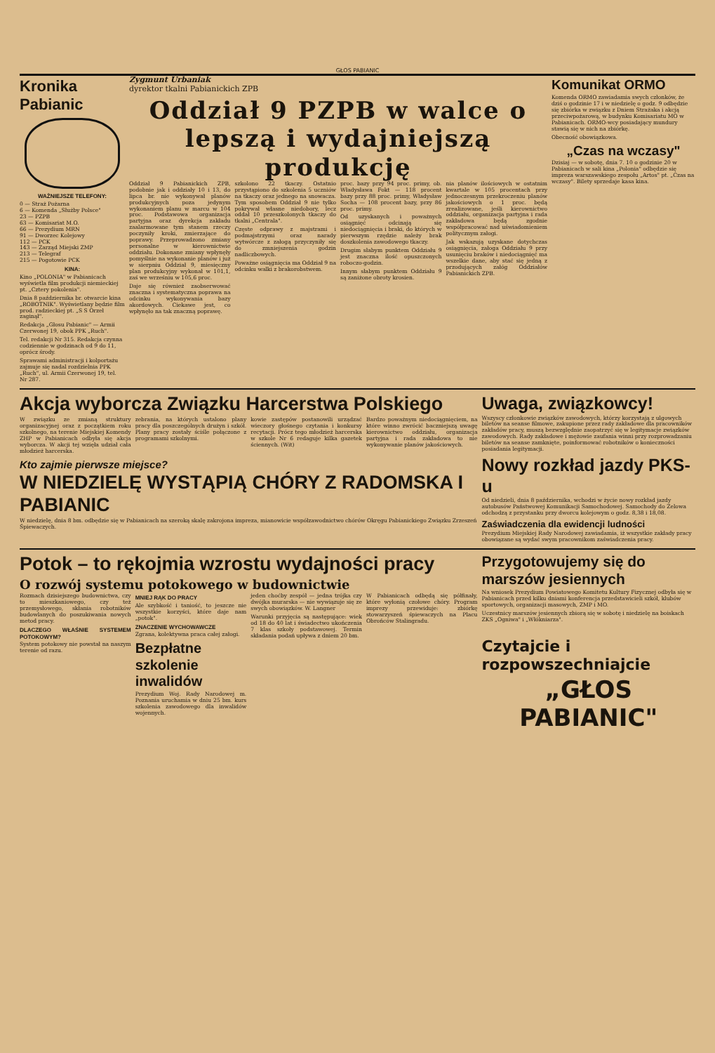GŁOS PABIANIC
Kronika Pabianic
WAŻNIEJSZE TELEFONY:
0 — Straż Pożarna
6 — Komenda „Służby Polsce"
23 — PZPB
63 — Komisariat M.O.
66 — Prezydium MRN
91 — Dworzec Kolejowy
112 — PCK
143 — Zarząd Miejski ZMP
213 — Telegraf
215 — Pogotowie PCK
KINA:
Kino „POLONIA" w Pabianicach wyświetla film produkcji niemieckiej pt. „Cztery pokolenia".
Dnia 8 października br. otwarcie kina „ROBOTNIK". Wyświetlany będzie film prod. radzieckiej pt. „S S Orzeł zaginął".
Redakcja „Głosu Pabianic" — Armii Czerwonej 19, obok PPK „Ruch".
Tel. redakcji Nr 315. Redakcja czynna codziennie w godzinach od 9 do 11, oprócz środy.
Sprawami administracji i kolportażu zajmuje się nadal rozdzielnia PPK „Ruch", ul. Armii Czerwonej 19, tel. Nr 287.
Zygmunt Urbaniak
dyrektor tkalni Pabianickich ZPB
Oddział 9 PZPB w walce o lepszą i wydajniejszą produkcję
Oddział 9 Pabianickich ZPB, podobnie jak i oddziały 10 i 13, do lipca br. nie wykonywał planów produkcyjnych poza jedynym wykonaniem planu w marcu w 104 proc. Podstawowa organizacja partyjna oraz dyrekcja zakładu zaalarmowane tym stanem rzeczy poczyniły kroki, zmierzające do poprawy. Przeprowadzono zmiany personalne w kierownictwie oddziału. Dokonane zmiany wpłynęły pomyślnie na wykonanie planów i już w sierpniu Oddział 9, miesięczny plan produkcyjny wykonał w 101,1, zaś we wrześniu w 105,6 proc.
Daje się również zaobserwować znaczna i systematyczna poprawa na odcinku wykonywania bazy akordowych. Ciekawe jest, co wpłynęło na tak znaczną poprawę.
szkolono 22 tkaczy. Ostatnio przystąpiono do szkolenia 5 uczniów na tkaczy oraz jednego na snowacza. Tym sposobem Oddział 9 nie tylko pokrywał własne niedobory, lecz oddał 10 przeszkolonych tkaczy do tkalni „Centrala".
Częste odprawy z majstrami i podmajstrzymi oraz narady wytwórcze z załogą przyczyniły się do zmniejszenia godzin nadliczbowych.
Poważne osiągnięcia ma Oddział 9 na odcinku walki z brakorobstwem.
proc. bazy przy 94 proc. primy, ob. Władysława Fokt — 118 procent bazy przy 88 proc. primy, Władysław Socha — 108 procent bazy, przy 86 proc. primy.
Od uzyskanych i poważnych osiągnięć odcinają się niedociągnięcia i braki, do których w pierwszym rzędzie należy brak doszkolenia zawodowego tkaczy.
Drugim słabym punktem Oddziału 9 jest znaczna ilość opuszczonych roboczo-godzin.
Innym słabym punktem Oddziału 9 są zaniżone obroty krosien.
nia planów ilościowych w ostatnim kwartale w 105 procentach przy jednoczesnym przekroczeniu planów jakościowych o 1 proc. będą zrealizowane, jeśli kierownictwo oddziału, organizacja partyjna i rada zakładowa będą zgodnie współpracować nad uświadomieniem politycznym załogi.
Jak wskazują uzyskane dotychczas osiągnięcia, załoga Oddziału 9 przy usunięciu braków i niedociągnięć ma wszelkie dane, aby stać się jedną z przodujących załóg Oddziałów Pabianickich ZPB.
Komunikat ORMO
Komenda ORMO zawiadamia swych członków, że dziś o godzinie 17 i w niedzielę o godz. 9 odbędzie się zbiórka w związku z Dniem Strażaka i akcją przeciwpożarową, w budynku Komisariatu MO w Pabianicach. ORMO-wcy posiadający mundury stawią się w nich na zbiórkę.
Obecność obowiązkowa.
„Czas na wczasy"
Dzisiaj — w sobotę, dnia 7. 10 o godzinie 20 w Pabianicach w sali kina „Polonia" odbędzie się impreza warszawskiego zespołu „Artos" pt. „Czas na wczasy". Bilety sprzedaje kasa kina.
Akcja wyborcza Związku Harcerstwa Polskiego
W związku ze zmianą struktury organizacyjnej oraz z początkiem roku szkolnego, na terenie Miejskiej Komendy ZHP w Pabianicach odbyła się akcja wyborcza. W akcji tej wzięła udział cała młodzież harcerska.
zebrania, na których ustalono plany pracy dla poszczególnych drużyn i szkół. Plany pracy zostały ściśle połączone z programami szkolnymi.
kowie zastępów postanowili urządzać wieczory głośnego czytania i konkursy recytacji. Prócz tego młodzież harcerska w szkole Nr 6 redaguje kilka gazetek ściennych. (Wit)
Bardzo poważnym niedociągnięciem, na które winno zwrócić baczniejszą uwagę kierownictwo oddziału, organizacja partyjna i rada zakładowa to nie wykonywanie planów jakościowych.
Kto zajmie pierwsze miejsce?
W NIEDZIELĘ WYSTĄPIĄ CHÓRY Z RADOMSKA I PABIANIC
W niedzielę, dnia 8 bm. odbędzie się w Pabianicach na szeroką skalę zakrojona impreza, mianowicie współzawodnictwo chórów Okręgu Pabianickiego Związku Zrzeszeń Śpiewaczych.
Uwaga, związkowcy!
Wszyscy członkowie związków zawodowych, którzy korzystają z ulgowych biletów na seanse filmowe, zakupione przez rady zakładowe dla pracowników zakładów pracy, muszą bezwzględnie zaopatrzyć się w legitymacje związków zawodowych. Rady zakładowe i mężowie zaufania winni przy rozprowadzaniu biletów na seanse zamknięte, poinformować robotników o konieczności posiadania legitymacji.
Nowy rozkład jazdy PKS-u
Od niedzieli, dnia 8 października, wchodzi w życie nowy rozkład jazdy autobusów Państwowej Komunikacji Samochodowej. Samochody do Zelowa odchodzą z przystanku przy dworcu kolejowym o godz. 8,38 i 18,08.
Zaświadczenia dla ewidencji ludności
Prezydium Miejskiej Rady Narodowej zawiadamia, iż wszystkie zakłady pracy obowiązane są wydać swym pracownikom zaświadczenia pracy.
Potok – to rękojmia wzrostu wydajności pracy
O rozwój systemu potokowego w budownictwie
Rozmach dzisiejszego budownictwa, czy to mieszkaniowego, czy też przemysłowego, skłania robotników budowlanych do poszukiwania nowych metod pracy.
DLACZEGO WŁAŚNIE SYSTEMEM POTOKOWYM?
System potokowy nie powstał na naszym terenie od razu.
MNIEJ RĄK DO PRACY
Ale szybkość i taniość, to jeszcze nie wszystkie korzyści, które daje nam „potok".
ZNACZENIE WYCHOWAWCZE
Zgrana, kolektywna praca całej załogi.
Bezpłatne szkolenie inwalidów
Prezydium Woj. Rady Narodowej m. Poznania uruchamia w dniu 25 bm. kurs szkolenia zawodowego dla inwalidów wojennych.
jeden choćby zespół — jedna trójka czy dwójka murarska — nie wywiązuje się ze swych obowiązków. W. Langner
Warunki przyjęcia są następujące: wiek od 18 do 40 lat i świadectwo ukończenia 7 klas szkoły podstawowej. Termin składania podań upływa z dniem 20 bm.
W Pabianicach odbędą się półfinały, które wyłonią czołowe chóry. Program imprezy przewiduje: zbiórkę stowarzyszeń śpiewaczych na Placu Obrońców Stalingradu.
Przygotowujemy się do marszów jesiennych
Na wniosek Prezydium Powiatowego Komitetu Kultury Fizycznej odbyła się w Pabianicach przed kilku dniami konferencja przedstawicieli szkół, klubów sportowych, organizacji masowych, ZMP i MO.
Uczestnicy marszów jesiennych zbiorą się w sobotę i niedzielę na boiskach ZKS „Ogniwa" i „Włókniarza".
Czytajcie i rozpowszechniajcie
„GŁOS PABIANIC"